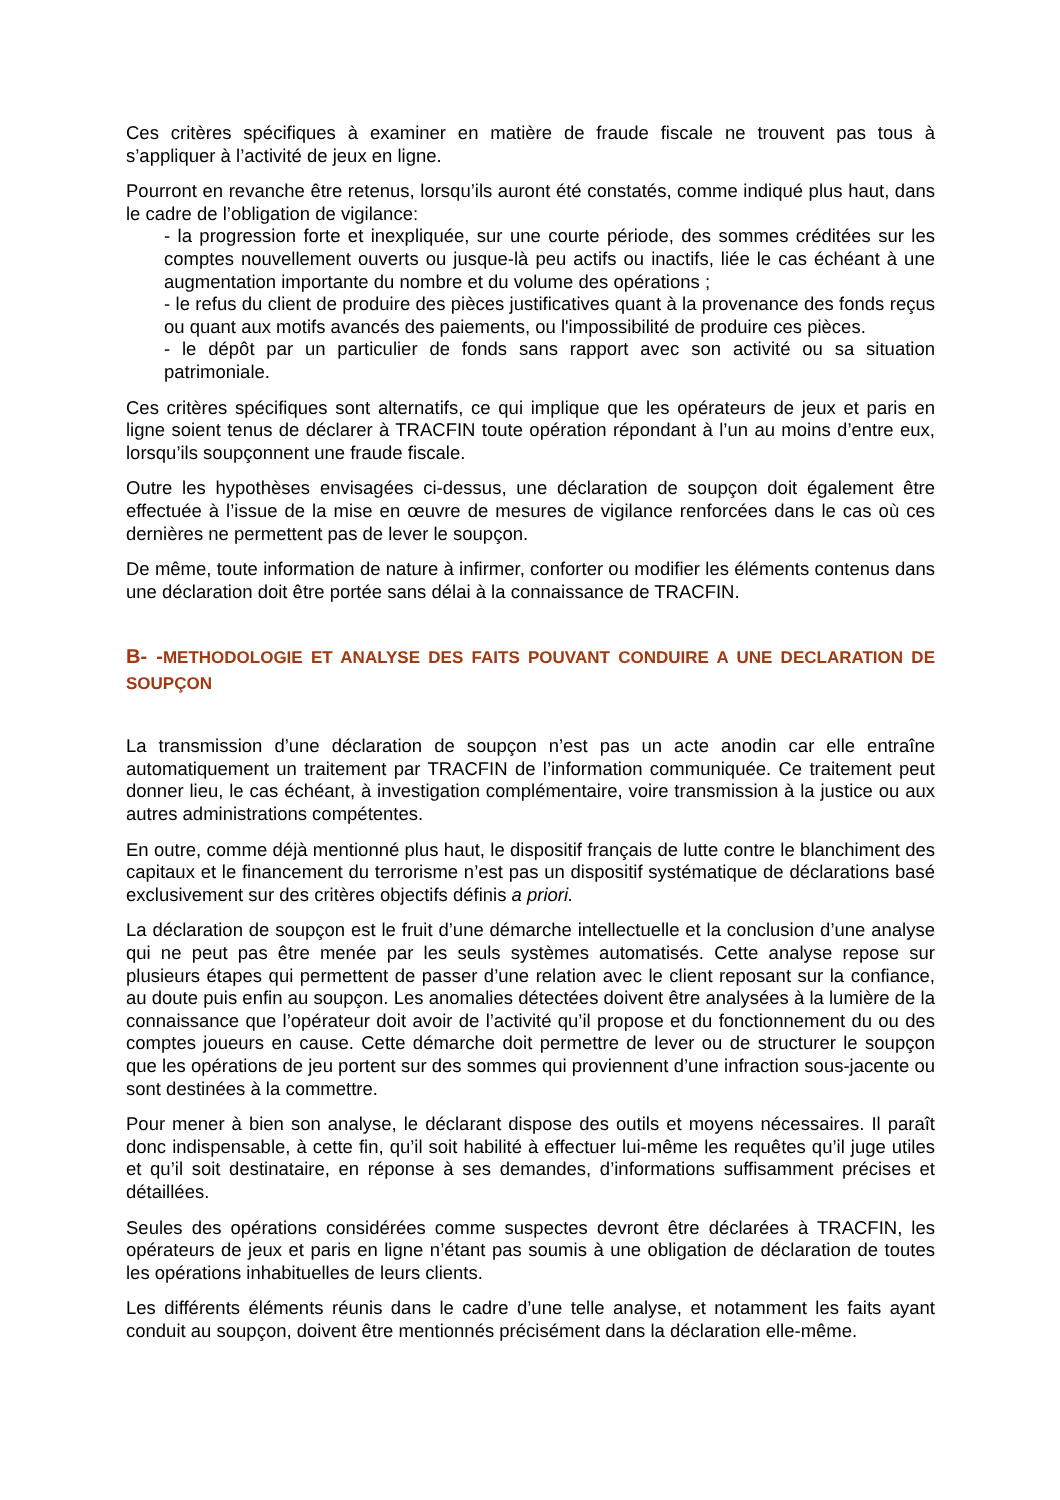Ces critères spécifiques à examiner en matière de fraude fiscale ne trouvent pas tous à s’appliquer à l’activité de jeux en ligne.
Pourront en revanche être retenus, lorsqu’ils auront été constatés, comme indiqué plus haut, dans le cadre de l’obligation de vigilance:
- la progression forte et inexpliquée, sur une courte période, des sommes créditées sur les comptes nouvellement ouverts ou jusque-là peu actifs ou inactifs, liée le cas échéant à une augmentation importante du nombre et du volume des opérations ;
- le refus du client de produire des pièces justificatives quant à la provenance des fonds reçus ou quant aux motifs avancés des paiements, ou l'impossibilité de produire ces pièces.
- le dépôt par un particulier de fonds sans rapport avec son activité ou sa situation patrimoniale.
Ces critères spécifiques sont alternatifs, ce qui implique que les opérateurs de jeux et paris en ligne soient tenus de déclarer à TRACFIN toute opération répondant à l’un au moins d’entre eux, lorsqu’ils soupçonnent une fraude fiscale.
Outre les hypothèses envisagées ci-dessus, une déclaration de soupçon doit également être effectuée à l’issue de la mise en œuvre de mesures de vigilance renforcées dans le cas où ces dernières ne permettent pas de lever le soupçon.
De même, toute information de nature à infirmer, conforter ou modifier les éléments contenus dans une déclaration doit être portée sans délai à la connaissance de TRACFIN.
B- -METHODOLOGIE ET ANALYSE DES FAITS POUVANT CONDUIRE A UNE DECLARATION DE SOUPÇON
La transmission d’une déclaration de soupçon n’est pas un acte anodin car elle entraîne automatiquement un traitement par TRACFIN de l’information communiquée. Ce traitement peut donner lieu, le cas échéant, à investigation complémentaire, voire transmission à la justice ou aux autres administrations compétentes.
En outre, comme déjà mentionné plus haut, le dispositif français de lutte contre le blanchiment des capitaux et le financement du terrorisme n’est pas un dispositif systématique de déclarations basé exclusivement sur des critères objectifs définis a priori.
La déclaration de soupçon est le fruit d’une démarche intellectuelle et la conclusion d’une analyse qui ne peut pas être menée par les seuls systèmes automatisés. Cette analyse repose sur plusieurs étapes qui permettent de passer d’une relation avec le client reposant sur la confiance, au doute puis enfin au soupçon. Les anomalies détectées doivent être analysées à la lumière de la connaissance que l’opérateur doit avoir de l’activité qu’il propose et du fonctionnement du ou des comptes joueurs en cause. Cette démarche doit permettre de lever ou de structurer le soupçon que les opérations de jeu portent sur des sommes qui proviennent d’une infraction sous-jacente ou sont destinées à la commettre.
Pour mener à bien son analyse, le déclarant dispose des outils et moyens nécessaires. Il paraît donc indispensable, à cette fin, qu’il soit habilité à effectuer lui-même les requêtes qu’il juge utiles et qu’il soit destinataire, en réponse à ses demandes, d’informations suffisamment précises et détaillées.
Seules des opérations considérées comme suspectes devront être déclarées à TRACFIN, les opérateurs de jeux et paris en ligne n’étant pas soumis à une obligation de déclaration de toutes les opérations inhabituelles de leurs clients.
Les différents éléments réunis dans le cadre d’une telle analyse, et notamment les faits ayant conduit au soupçon, doivent être mentionnés précisément dans la déclaration elle-même.